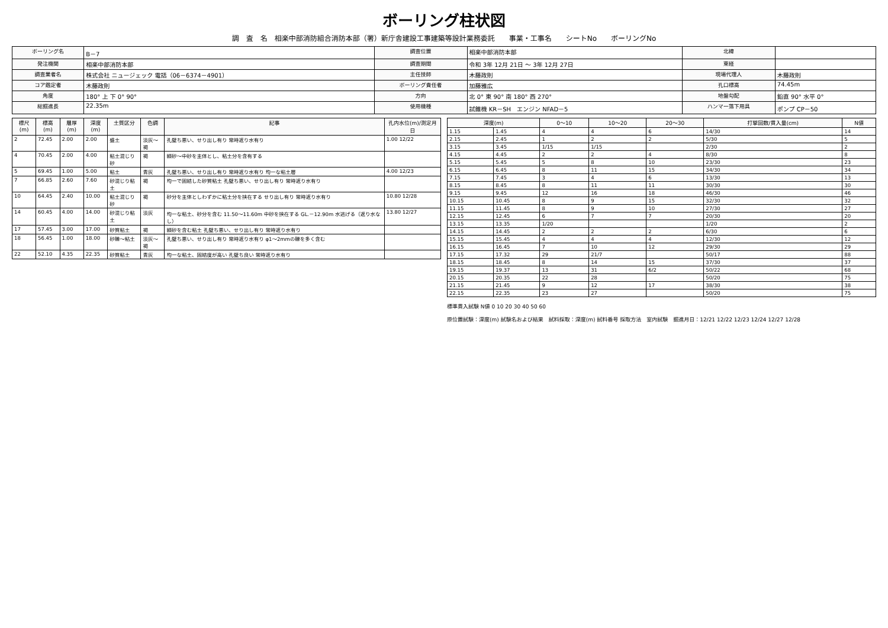ボーリング柱状図
調　査　名　相楽中部消防組合消防本部（署）新庁舎建設工事建築等設計業務委託　　事業・工事名　　シートNo　　ボーリングNo
| ボーリング名 | B－7 | 調査位置 | 相楽中部消防本部 | 北緯 | |
| 発注機関 | 相楽中部消防本部 | 調査期間 | 令和 3年 12月 21日 ～ 3年 12月 27日 | 東経 | |
| 調査業者名 | 株式会社 ニュージェック 電話（06－6374－4901） | 主任技師 | 木藤政則 | 現場代理人 | 木藤政則 |
| コア鑑定者 | 木藤政則 | ボーリング責任者 | 加藤雅広 | 孔口標高 | 74.45m |
| 角度 | 180° 上 下 0° 90° | 方向 | 北 0° 東 90° 南 180° 西 270° | 地盤勾配 | 鉛直 90° 水平 0° |
| 総掘進長 | 22.35m | 使用機種 | 試錐機 KR－SH エンジン NFAD－5 | ハンマー落下用具 | ポンプ CP－50 |
| 標尺(m) | 標高(m) | 層厚(m) | 深度(m) | 土質区分 | 色調 | 記事 | 孔内水位(m)/測定月日 |
| --- | --- | --- | --- | --- | --- | --- | --- |
| 2 | 72.45 | 2.00 | 2.00 | 盛土 | 淡灰～褐 | 孔壁ち悪い、せり出し有り 常時返り水有り | 1.00 12/22 |
| 4 | 70.45 | 2.00 | 4.00 | 粘土混じり砂 | 褐 | 細砂～中砂を主体とし、粘土分を含有する | |
| 5 | 69.45 | 1.00 | 5.00 | 粘土 | 青灰 | 孔壁ち悪い、せり出し有り 常時返り水有り 均一な粘土層 | 4.00 12/23 |
| 7 | 66.85 | 2.60 | 7.60 | 砂混じり粘土 | 褐 | 均一で固結した砂質粘土 孔壁ち悪い、せり出し有り 常時返り水有り | |
| 10 | 64.45 | 2.40 | 10.00 | 粘土混じり砂 | 褐 | 砂分を主体としわずかに粘土分を挟在する せり出し有り 常時返り水有り | 10.80 12/28 |
| 14 | 60.45 | 4.00 | 14.00 | 砂混じり粘土 | 淡灰 | 均一な粘土、砂分を含む 11.50～11.60m 中砂を挟在する GL.－12.90m 水逃げる（返り水なし） | 13.80 12/27 |
| 17 | 57.45 | 3.00 | 17.00 | 砂質粘土 | 褐 | 細砂を含む粘土 孔壁ち悪い、せり出し有り 常時返り水有り | |
| 18 | 56.45 | 1.00 | 18.00 | 砂礫～粘土 | 淡灰～褐 | 孔壁ち悪い、せり出し有り 常時返り水有り φ1～2mmの礫を多く含む | |
| 22 | 52.10 | 4.35 | 22.35 | 砂質粘土 | 青灰 | 均一な粘土、固結度が高い 孔壁ち良い 常時返り水有り | |
| 深度(m) | | 0～10 | 10～20 | 20～30 | 打撃回数/貫入量(cm) | N値 |
| --- | --- | --- | --- | --- | --- | --- |
| 1.15 | 1.45 | 4 | 4 | 6 | 14/30 | 14 |
| 2.15 | 2.45 | 1 | 2 | 2 | 5/30 | 5 |
| 3.15 | 3.45 | 1/15 | 1/15 | | 2/30 | 2 |
| 4.15 | 4.45 | 2 | 2 | 4 | 8/30 | 8 |
| 5.15 | 5.45 | 5 | 8 | 10 | 23/30 | 23 |
| 6.15 | 6.45 | 8 | 11 | 15 | 34/30 | 34 |
| 7.15 | 7.45 | 3 | 4 | 6 | 13/30 | 13 |
| 8.15 | 8.45 | 8 | 11 | 11 | 30/30 | 30 |
| 9.15 | 9.45 | 12 | 16 | 18 | 46/30 | 46 |
| 10.15 | 10.45 | 8 | 9 | 15 | 32/30 | 32 |
| 11.15 | 11.45 | 8 | 9 | 10 | 27/30 | 27 |
| 12.15 | 12.45 | 6 | 7 | 7 | 20/30 | 20 |
| 13.15 | 13.35 | 1/20 | | | 1/20 | 2 |
| 14.15 | 14.45 | 2 | 2 | 2 | 6/30 | 6 |
| 15.15 | 15.45 | 4 | 4 | 4 | 12/30 | 12 |
| 16.15 | 16.45 | 7 | 10 | 12 | 29/30 | 29 |
| 17.15 | 17.32 | 29 | 21/7 | | 50/17 | 88 |
| 18.15 | 18.45 | 8 | 14 | 15 | 37/30 | 37 |
| 19.15 | 19.37 | 13 | 31 | 6/2 | 50/22 | 68 |
| 20.15 | 20.35 | 22 | 28 | | 50/20 | 75 |
| 21.15 | 21.45 | 9 | 12 | 17 | 38/30 | 38 |
| 22.15 | 22.35 | 23 | 27 | | 50/20 | 75 |
標準貫入試験 N値 0 10 20 30 40 50 60
原位置試験：深度(m) 試験名および結果　試料採取：深度(m) 試料番号 採取方法　室内試験　掘進月日：12/21 12/22 12/23 12/24 12/27 12/28